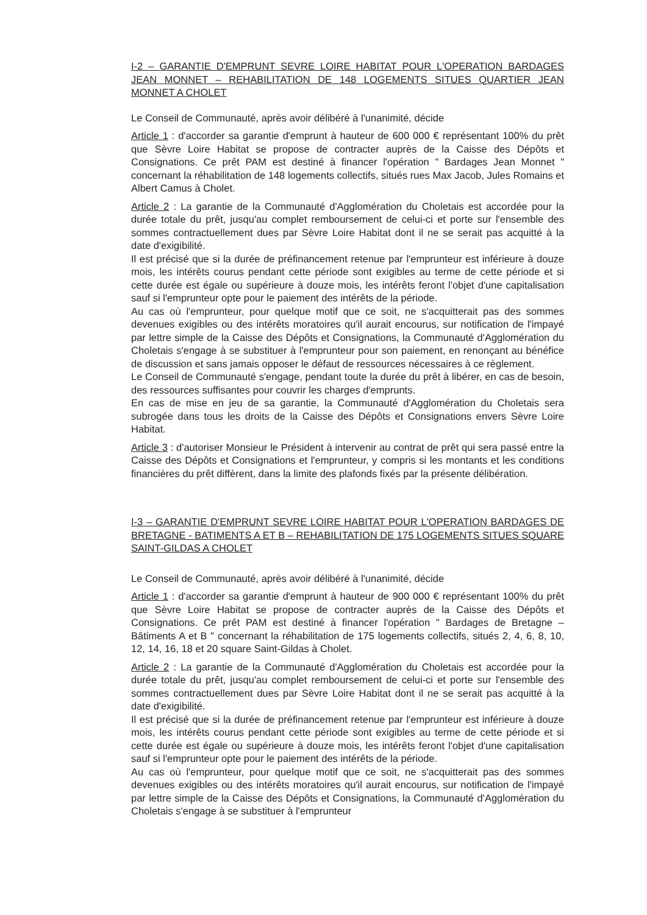I-2 – GARANTIE D'EMPRUNT SEVRE LOIRE HABITAT POUR L'OPERATION BARDAGES JEAN MONNET – REHABILITATION DE 148 LOGEMENTS SITUES QUARTIER JEAN MONNET A CHOLET
Le Conseil de Communauté, après avoir délibéré à l'unanimité, décide
Article 1 : d'accorder sa garantie d'emprunt à hauteur de 600 000 € représentant 100% du prêt que Sèvre Loire Habitat se propose de contracter auprès de la Caisse des Dépôts et Consignations. Ce prêt PAM est destiné à financer l'opération " Bardages Jean Monnet " concernant la réhabilitation de 148 logements collectifs, situés rues Max Jacob, Jules Romains et Albert Camus à Cholet.
Article 2 : La garantie de la Communauté d'Agglomération du Choletais est accordée pour la durée totale du prêt, jusqu'au complet remboursement de celui-ci et porte sur l'ensemble des sommes contractuellement dues par Sèvre Loire Habitat dont il ne se serait pas acquitté à la date d'exigibilité.
Il est précisé que si la durée de préfinancement retenue par l'emprunteur est inférieure à douze mois, les intérêts courus pendant cette période sont exigibles au terme de cette période et si cette durée est égale ou supérieure à douze mois, les intérêts feront l'objet d'une capitalisation sauf si l'emprunteur opte pour le paiement des intérêts de la période.
Au cas où l'emprunteur, pour quelque motif que ce soit, ne s'acquitterait pas des sommes devenues exigibles ou des intérêts moratoires qu'il aurait encourus, sur notification de l'impayé par lettre simple de la Caisse des Dépôts et Consignations, la Communauté d'Agglomération du Choletais s'engage à se substituer à l'emprunteur pour son paiement, en renonçant au bénéfice de discussion et sans jamais opposer le défaut de ressources nécessaires à ce règlement.
Le Conseil de Communauté s'engage, pendant toute la durée du prêt à libérer, en cas de besoin, des ressources suffisantes pour couvrir les charges d'emprunts.
En cas de mise en jeu de sa garantie, la Communauté d'Agglomération du Choletais sera subrogée dans tous les droits de la Caisse des Dépôts et Consignations envers Sèvre Loire Habitat.
Article 3 : d'autoriser Monsieur le Président à intervenir au contrat de prêt qui sera passé entre la Caisse des Dépôts et Consignations et l'emprunteur, y compris si les montants et les conditions financières du prêt diffèrent, dans la limite des plafonds fixés par la présente délibération.
I-3 – GARANTIE D'EMPRUNT SEVRE LOIRE HABITAT POUR L'OPERATION BARDAGES DE BRETAGNE - BATIMENTS A ET B – REHABILITATION DE 175 LOGEMENTS SITUES SQUARE SAINT-GILDAS A CHOLET
Le Conseil de Communauté, après avoir délibéré à l'unanimité, décide
Article 1 : d'accorder sa garantie d'emprunt à hauteur de 900 000 € représentant 100% du prêt que Sèvre Loire Habitat se propose de contracter auprès de la Caisse des Dépôts et Consignations. Ce prêt PAM est destiné à financer l'opération " Bardages de Bretagne – Bâtiments A et B " concernant la réhabilitation de 175 logements collectifs, situés 2, 4, 6, 8, 10, 12, 14, 16, 18 et 20 square Saint-Gildas à Cholet.
Article 2 : La garantie de la Communauté d'Agglomération du Choletais est accordée pour la durée totale du prêt, jusqu'au complet remboursement de celui-ci et porte sur l'ensemble des sommes contractuellement dues par Sèvre Loire Habitat dont il ne se serait pas acquitté à la date d'exigibilité.
Il est précisé que si la durée de préfinancement retenue par l'emprunteur est inférieure à douze mois, les intérêts courus pendant cette période sont exigibles au terme de cette période et si cette durée est égale ou supérieure à douze mois, les intérêts feront l'objet d'une capitalisation sauf si l'emprunteur opte pour le paiement des intérêts de la période.
Au cas où l'emprunteur, pour quelque motif que ce soit, ne s'acquitterait pas des sommes devenues exigibles ou des intérêts moratoires qu'il aurait encourus, sur notification de l'impayé par lettre simple de la Caisse des Dépôts et Consignations, la Communauté d'Agglomération du Choletais s'engage à se substituer à l'emprunteur